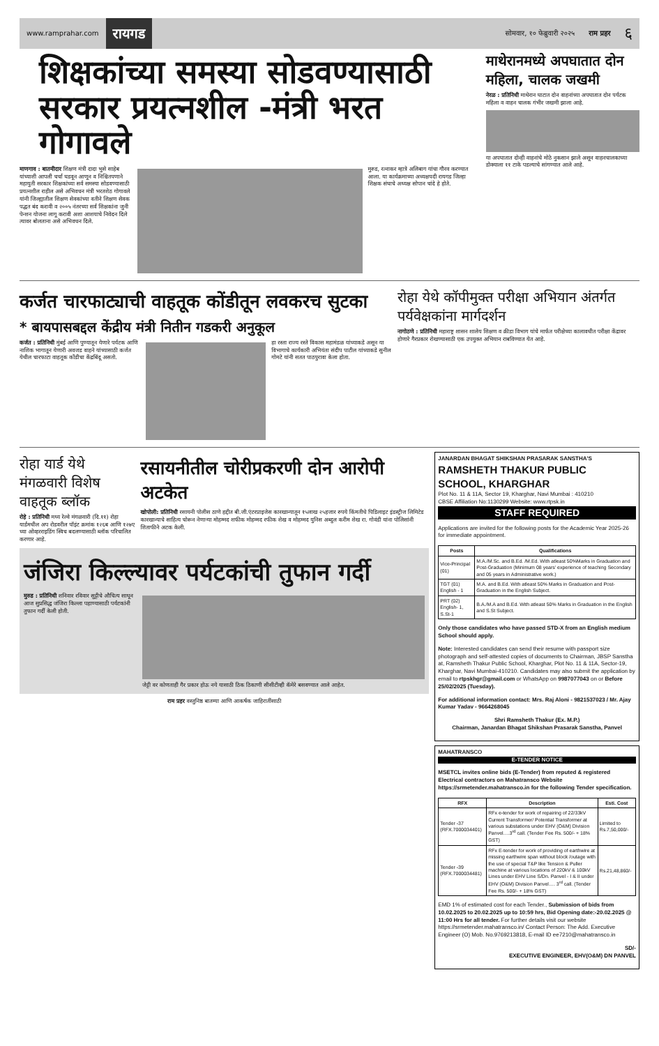www.ramprahar.com
रायगड
सोमवार, १० फेब्रुवारी २०२५ राम प्रहर
६
शिक्षकांच्या समस्या सोडवण्यासाठी सरकार प्रयत्नशील -मंत्री भरत गोगावले
माणगाव : बातमीदार शिक्षण मंत्री दादा भुसे साहेब यांच्याशी आपली चर्चा घडवून आणून व निश्चितपणाने महायुती सरकार शिक्षकांच्या सर्व समस्या सोडवण्यासाठी प्रयत्नशील राहील असे अभिवचन मंत्री भरतशेठ गोगावले यांनी जिल्ह्यातील शिक्षण सेवकांच्या वतीने शिक्षण सेवक पद्धत बंद करावी व २००५ नंतरच्या सर्व शिक्षकांना जुनी पेन्शन योजना लागू करावी अशा आशयाचे निवेदन दिले त्यावर बोलताना असे अभिवचन दिले.
मुरुड, रत्नाकर म्हात्रे अलिबाग यांचा गौरव करण्यात आला. या कार्यक्रमाच्या अध्यक्षपदी रायगड जिल्हा शिक्षक संघाचे अध्यक्ष सोपान चांदे हे होते.
माथेरानमध्ये अपघातात दोन महिला, चालक जखमी
नेरळ : प्रतिनिधी माथेरान घाटात दोन वाहनांच्या अपघातात दोन पर्यटक महिला व वाहन चालक गंभीर जखमी झाला आहे.
या अपघातात दोन्ही वाहनांचे मोठे नुकसान झाले असून वाहनचालकाच्या डोक्याला ११ टाके पडल्याचे सांगण्यात आले आहे.
कर्जत चारफाट्याची वाहतूक कोंडीतून लवकरच सुटका
* बायपासबद्दल केंद्रीय मंत्री नितीन गडकरी अनुकूल
कर्जत : प्रतिनिधी मुंबई आणि पुण्यातून येणारे पर्यटक आणि नाशिक भागातून येणारी अवजड वाहने यांच्यासाठी कर्जत येथील चारफाटा वाहतूक कोंडीचा केंद्रबिंदू असतो.
हा रस्ता राज्य रस्ते विकास महामंडळ यांच्याकडे असून या विभागाचे कार्यकारी अभियंता संदीप पाटील यांच्याकडे सुनील गोमटे यांनी सतत पाठपुरावा केला होता.
रोहा येथे कॉपीमुक्त परीक्षा अभियान अंतर्गत पर्यवेक्षकांना मार्गदर्शन
नागोठणे : प्रतिनिधी महाराष्ट्र शासन शालेय शिक्षण व क्रीडा विभाग यांचे मार्फत परीक्षेच्या कालावधीत परीक्षा केंद्रावर होणारे गैरप्रकार रोखण्यासाठी एक उपयुक्त अभियान राबविण्यात येत आहे.
रोहा यार्ड येथे मंगळवारी विशेष वाहतूक ब्लॉक
रोहे : प्रतिनिधी मध्य रेल्वे मंगळवारी (दि.११) रोहा यार्डमधील अप रोडवरील पॉइंट क्रमांक १२६ब आणि १२७ए च्या ओव्हरराइडिंग स्विच बदलण्यासाठी ब्लॉक परिचालित करणार आहे.
रसायनीतील चोरीप्रकरणी दोन आरोपी अटकेत
खोपोली: प्रतिनिधी रसायनी पोलीस ठाणे हद्दीत बी.जी.एंटरप्राइजेस कारखान्यातून १५लाख २५हजार रुपये किंमतीचे पिडिलाइट इंडस्ट्रीज लिमिटेड कारखान्याचे साहित्य चोरून नेणाऱ्या मोहम्मद शफीक मोहम्मद रफीक शेख व मोहम्मद युनिस अब्दुल करीम शेख रा. गोवंडी यांना पोलिसांनी शिताफीने अटक केली.
जंजिरा किल्ल्यावर पर्यटकांची तुफान गर्दी
मुरुड : प्रतिनिधी शनिवार रविवार सुट्टीचे औचित्य साधून आज सुप्रसिद्ध जंजिरा किल्ला पहाण्यासाठी पर्यटकांनी तुफान गर्दी केली होती.
जेट्टी वर कोणताही गैर प्रकार होऊ नये यासाठी ठिक ठिकाणी सीसीटीव्ही कॅमेरे बसवण्यात आले आहेत.
राम प्रहर वस्तुनिष्ठ बातम्या आणि आकर्षक जाहिरातींसाठी
JANARDAN BHAGAT SHIKSHAN PRASARAK SANSTHA'S
RAMSHETH THAKUR PUBLIC SCHOOL, KHARGHAR
Plot No. 11 & 11A, Sector 19, Kharghar, Navi Mumbai : 410210
CBSE Affiliation No:1130299 Website: www.rtpsk.in
STAFF REQUIRED
Applications are invited for the following posts for the Academic Year 2025-26 for immediate appointment.
| Posts | Qualifications |
| --- | --- |
| Vice-Principal (01) | M.A./M.Sc. and B.Ed. /M.Ed. With atleast 50%Marks in Graduation and Post-Graduation (Minimum 08 years' experience of teaching Secondary and 05 years in Administrative work.) |
| TGT (01) English - 1 | M.A. and B.Ed. With atleast 50% Marks in Graduation and Post- Graduation in the English Subject. |
| PRT (02) English- 1, S.St-1 | B.A./M.A and B.Ed. With atleast 50% Marks in Graduation in the English and S.St Subject. |
Only those candidates who have passed STD-X from an English medium School should apply.
Note: Interested candidates can send their resume with passport size photograph and self-attested copies of documents to Chairman, JBSP Sanstha at, Ramsheth Thakur Public School, Kharghar, Plot No. 11 & 11A, Sector-19, Kharghar, Navi Mumbai-410210. Candidates may also submit the application by email to rtpskhgr@gmail.com or WhatsApp on 9987077043 on or Before 25/02/2025 (Tuesday).
For additional information contact: Mrs. Raj Aloni - 9821537023 / Mr. Ajay Kumar Yadav - 9664268045
Shri Ramsheth Thakur (Ex. M.P.)
Chairman, Janardan Bhagat Shikshan Prasarak Sanstha, Panvel
MAHATRANSCO
E-TENDER NOTICE
MSETCL invites online bids (E-Tender) from reputed & registered Electrical contractors on Mahatransco Website https://srmetender.mahatransco.in for the following Tender specification.
| RFX | Description | Esti. Cost |
| --- | --- | --- |
| Tender -37 (RFX.7000034401) | RFx e-tender for work of repairing of 22/33kV Current Transformer/ Potential Transformer at various substations under EHV (O&M) Division Panvel….3<sup>rd</sup> call. (Tender Fee Rs. 500/- + 18% GST) | Limited to Rs.7,50,000/- |
| Tender -39 (RFX.7000034481) | RFx E-tender for work of providing of earthwire at missing earthwire span without block /outage with the use of special T&P like Tension & Puller machine at various locations of 220kV & 100kV Lines under EHV Line S/Dn. Panvel - I & II under EHV (O&M) Division Panvel…. 3<sup>rd</sup> call. (Tender Fee Rs. 500/- + 18% GST) | Rs.21,48,860/- |
EMD 1% of estimated cost for each Tender., Submission of bids from 10.02.2025 to 20.02.2025 up to 10:59 hrs, Bid Opening date:-20.02.2025 @ 11:00 Hrs for all tender. For further details visit our website https://srmetender.mahatransco.in/ Contact Person: The Add. Executive Engineer (O) Mob. No.9769213818, E-mail ID ee7210@mahatransco.in
SD/-
EXECUTIVE ENGINEER, EHV(O&M) DN PANVEL